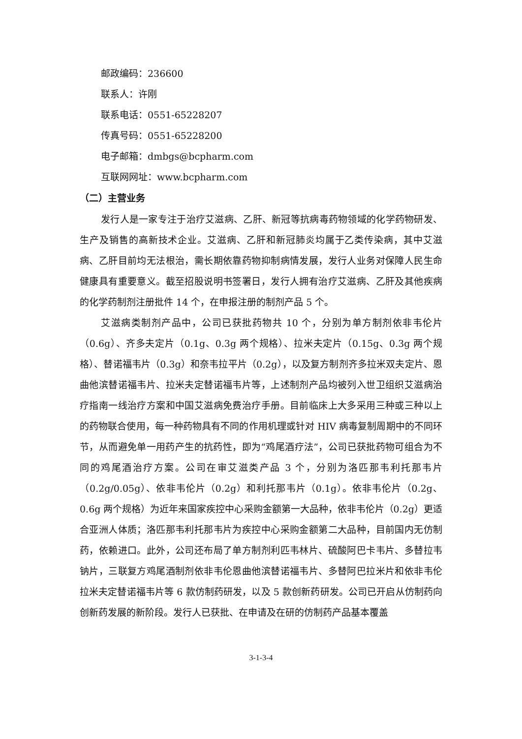邮政编码：236600
联系人：许刚
联系电话：0551-65228207
传真号码：0551-65228200
电子邮箱：dmbgs@bcpharm.com
互联网网址：www.bcpharm.com
（二）主营业务
发行人是一家专注于治疗艾滋病、乙肝、新冠等抗病毒药物领域的化学药物研发、生产及销售的高新技术企业。艾滋病、乙肝和新冠肺炎均属于乙类传染病，其中艾滋病、乙肝目前均无法根治，需长期依靠药物抑制病情发展，发行人业务对保障人民生命健康具有重要意义。截至招股说明书签署日，发行人拥有治疗艾滋病、乙肝及其他疾病的化学药制剂注册批件 14 个，在申报注册的制剂产品 5 个。
艾滋病类制剂产品中，公司已获批药物共 10 个，分别为单方制剂依非韦伦片（0.6g）、齐多夫定片（0.1g、0.3g 两个规格）、拉米夫定片（0.15g、0.3g 两个规格）、替诺福韦片（0.3g）和奈韦拉平片（0.2g），以及复方制剂齐多拉米双夫定片、恩曲他滨替诺福韦片、拉米夫定替诺福韦片等，上述制剂产品均被列入世卫组织艾滋病治疗指南一线治疗方案和中国艾滋病免费治疗手册。目前临床上大多采用三种或三种以上的药物联合使用，每一种药物具有不同的作用机理或针对 HIV 病毒复制周期中的不同环节，从而避免单一用药产生的抗药性，即为“鸡尾酒疗法”，公司已获批药物可组合为不同的鸡尾酒治疗方案。公司在审艾滋类产品 3 个，分别为洛匹那韦利托那韦片（0.2g/0.05g）、依非韦伦片（0.2g）和利托那韦片（0.1g）。依非韦伦片（0.2g、0.6g 两个规格）为近年来国家疾控中心采购金额第一大品种，依非韦伦片（0.2g）更适合亚洲人体质；洛匹那韦利托那韦片为疾控中心采购金额第二大品种，目前国内无仿制药，依赖进口。此外，公司还布局了单方制剂利匹韦林片、硫酸阿巴卡韦片、多替拉韦钠片，三联复方鸡尾酒制剂依非韦伦恩曲他滨替诺福韦片、多替阿巴拉米片和依非韦伦拉米夫定替诺福韦片等 6 款仿制药研发，以及 5 款创新药研发。公司已开启从仿制药向创新药发展的新阶段。发行人已获批、在申请及在研的仿制药产品基本覆盖
3-1-3-4